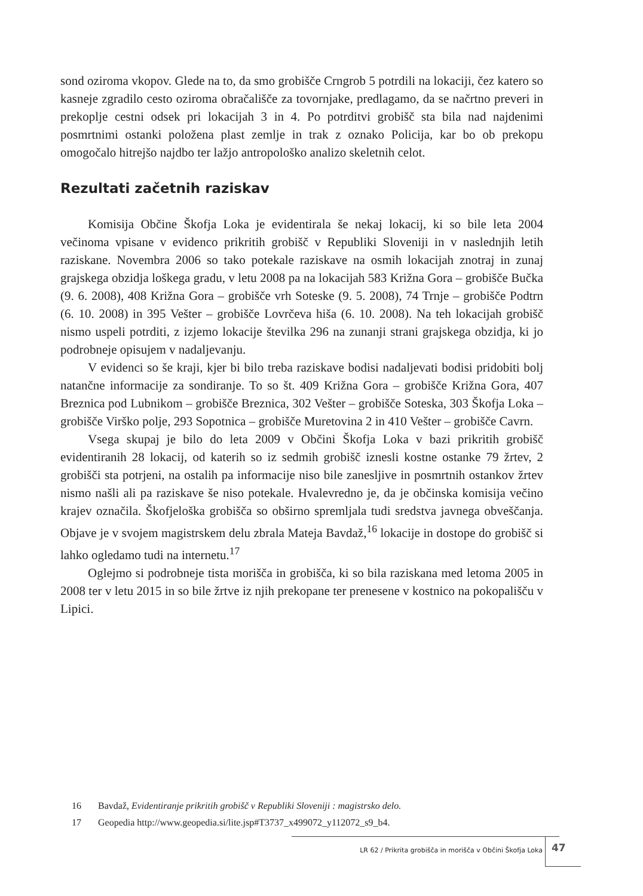sond oziroma vkopov. Glede na to, da smo grobišče Crngrob 5 potrdili na lokaciji, čez katero so kasneje zgradilo cesto oziroma obračališče za tovornjake, predlagamo, da se načrtno preveri in prekoplje cestni odsek pri lokacijah 3 in 4. Po potrditvi grobišč sta bila nad najdenimi posmrtnimi ostanki položena plast zemlje in trak z oznako Policija, kar bo ob prekopu omogočalo hitrejšo najdbo ter lažjo antropološko analizo skeletnih celot.
Rezultati začetnih raziskav
Komisija Občine Škofja Loka je evidentirala še nekaj lokacij, ki so bile leta 2004 večinoma vpisane v evidenco prikritih grobišč v Republiki Sloveniji in v naslednjih letih raziskane. Novembra 2006 so tako potekale raziskave na osmih lokacijah znotraj in zunaj grajskega obzidja loškega gradu, v letu 2008 pa na lokacijah 583 Križna Gora – grobišče Bučka (9. 6. 2008), 408 Križna Gora – grobišče vrh Soteske (9. 5. 2008), 74 Trnje – grobišče Podtrn (6. 10. 2008) in 395 Vešter – grobišče Lovrčeva hiša (6. 10. 2008). Na teh lokacijah grobišč nismo uspeli potrditi, z izjemo lokacije številka 296 na zunanji strani grajskega obzidja, ki jo podrobneje opisujem v nadaljevanju.
V evidenci so še kraji, kjer bi bilo treba raziskave bodisi nadaljevati bodisi pridobiti bolj natančne informacije za sondiranje. To so št. 409 Križna Gora – grobišče Križna Gora, 407 Breznica pod Lubnikom – grobišče Breznica, 302 Vešter – grobišče Soteska, 303 Škofja Loka – grobišče Virško polje, 293 Sopotnica – grobišče Muretovina 2 in 410 Vešter – grobišče Cavrn.
Vsega skupaj je bilo do leta 2009 v Občini Škofja Loka v bazi prikritih grobišč evidentiranih 28 lokacij, od katerih so iz sedmih grobišč iznesli kostne ostanke 79 žrtev, 2 grobišči sta potrjeni, na ostalih pa informacije niso bile zanesljive in posmrtnih ostankov žrtev nismo našli ali pa raziskave še niso potekale. Hvalevredno je, da je občinska komisija večino krajev označila. Škofjeloška grobišča so obširno spremljala tudi sredstva javnega obveščanja. Objave je v svojem magistrskem delu zbrala Mateja Bavdaž,<sup>16</sup> lokacije in dostope do grobišč si lahko ogledamo tudi na internetu.<sup>17</sup>
Oglejmo si podrobneje tista morišča in grobišča, ki so bila raziskana med letoma 2005 in 2008 ter v letu 2015 in so bile žrtve iz njih prekopane ter prenesene v kostnico na pokopališču v Lipici.
16 Bavdaž, Evidentiranje prikritih grobišč v Republiki Sloveniji : magistrsko delo.
17 Geopedia http://www.geopedia.si/lite.jsp#T3737_x499072_y112072_s9_b4.
LR 62 / Prikrita grobišča in morišča v Občini Škofja Loka
47